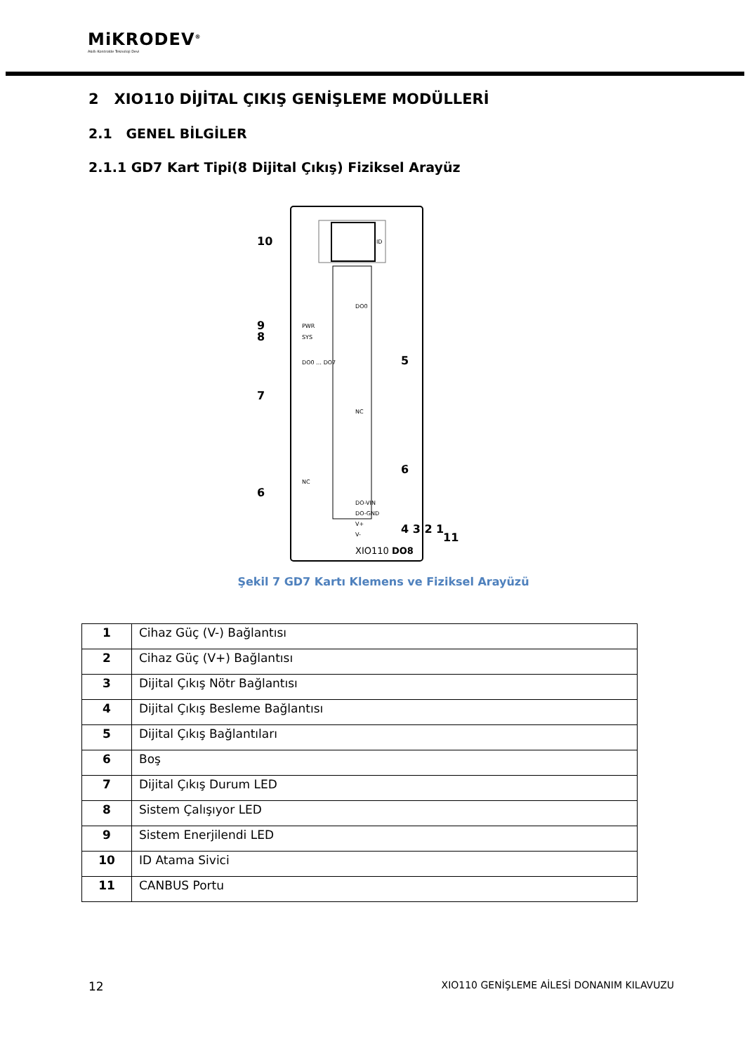MiKRODEV<sup>®</sup>
Akıllı Kontrolde Teknoloji Devi
2 XIO110 DİJİTAL ÇIKIŞ GENİŞLEME MODÜLLERİ
2.1 GENEL BİLGİLER
2.1.1 GD7 Kart Tipi(8 Dijital Çıkış) Fiziksel Arayüz
ID
10
9
8
7
6
5
6
4 3 2 1
11
PWR
SYS
DO0 … DO7
NC
DO0
NC
DO-VIN
DO-GND
V+
V-
XIO110 DO8
Şekil 7 GD7 Kartı Klemens ve Fiziksel Arayüzü
| 1 | Cihaz Güç (V-) Bağlantısı |
| 2 | Cihaz Güç (V+) Bağlantısı |
| 3 | Dijital Çıkış Nötr Bağlantısı |
| 4 | Dijital Çıkış Besleme Bağlantısı |
| 5 | Dijital Çıkış Bağlantıları |
| 6 | Boş |
| 7 | Dijital Çıkış Durum LED |
| 8 | Sistem Çalışıyor LED |
| 9 | Sistem Enerjilendi LED |
| 10 | ID Atama Sivici |
| 11 | CANBUS Portu |
12 XIO110 GENİŞLEME AİLESİ DONANIM KILAVUZU